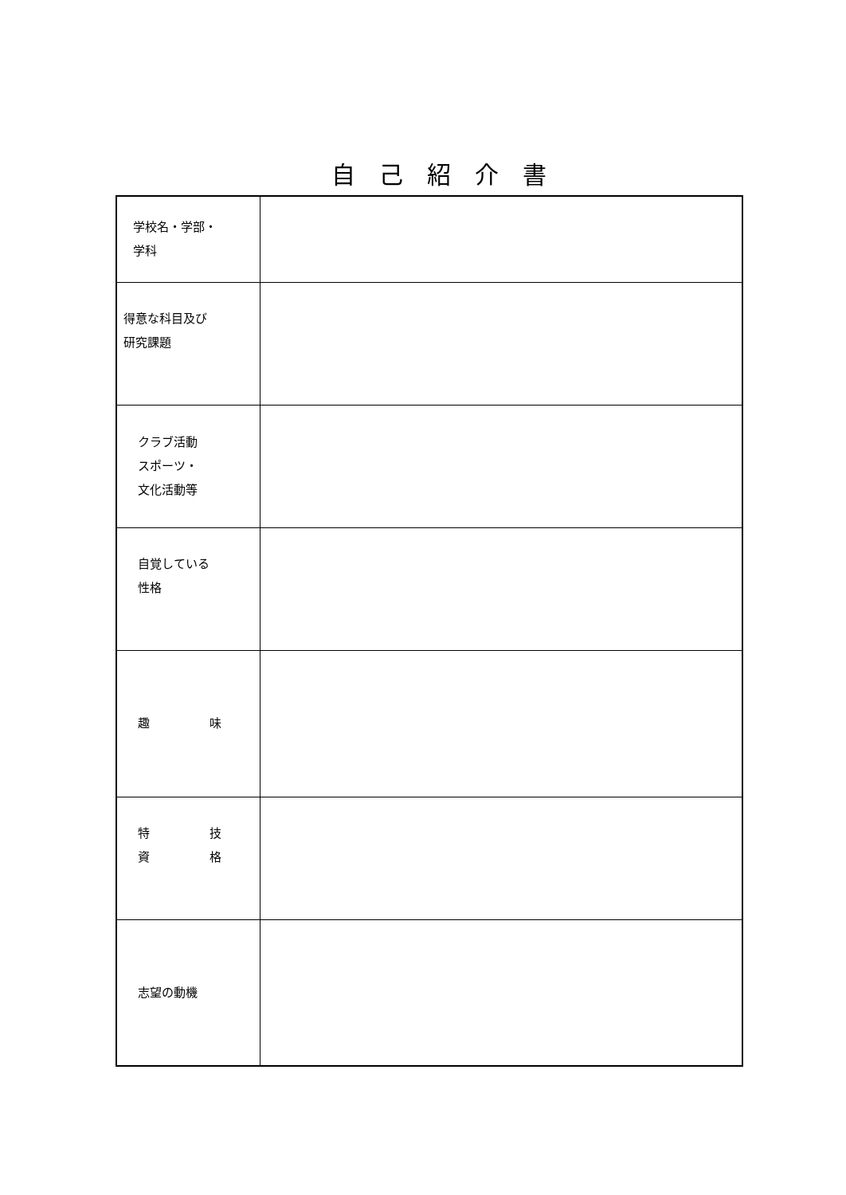自己紹介書
| 学校名・学部・ 学科 | |
| 得意な科目及び 研究課題 | |
| クラブ活動 スポーツ・ 文化活動等 | |
| 自覚している 性格 | |
| 趣 味 | |
| 特 技 資 格 | |
| 志望の動機 | |